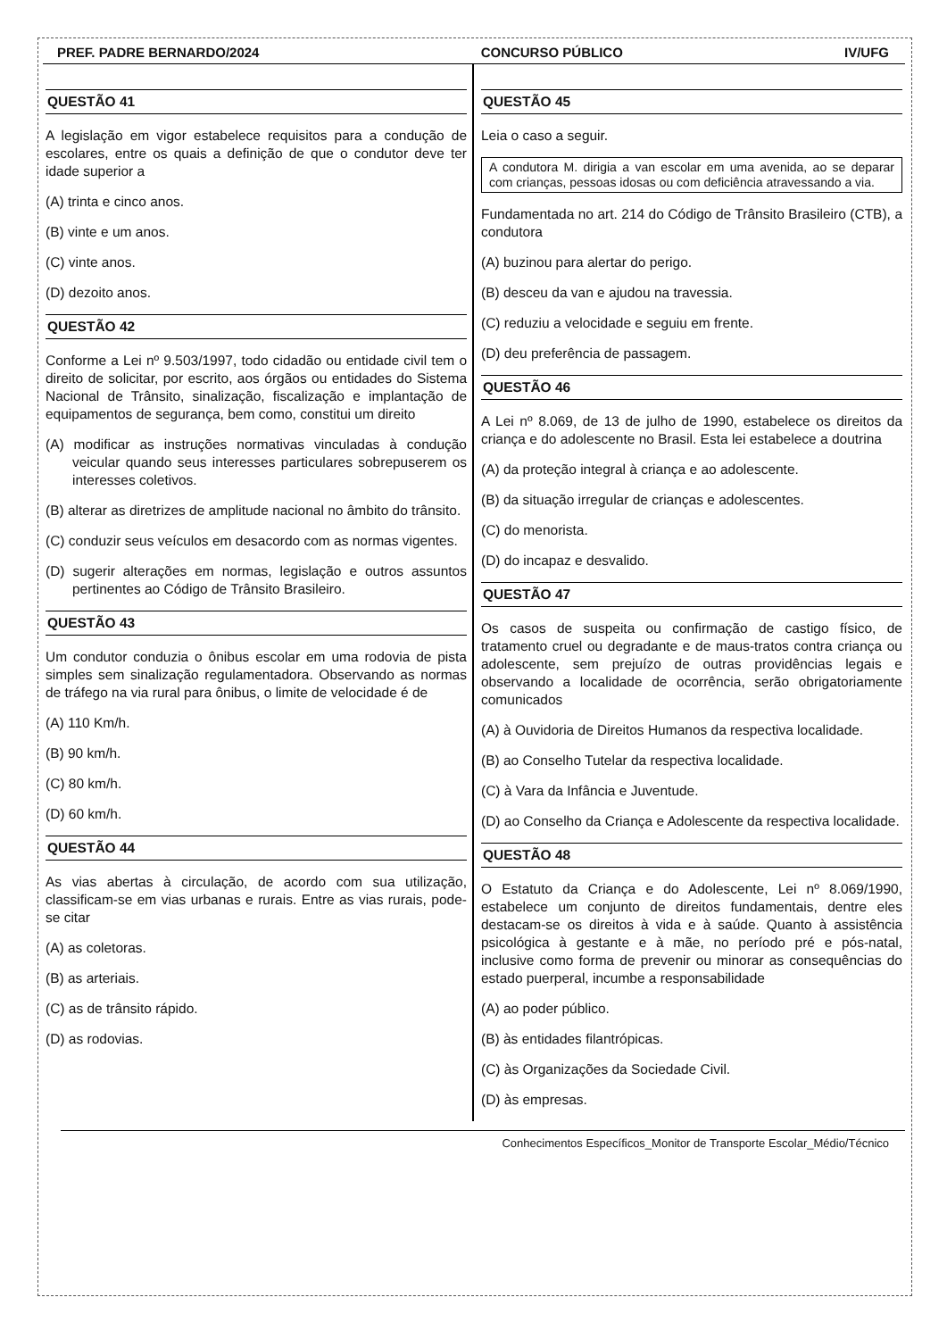PREF. PADRE BERNARDO/2024 CONCURSO PÚBLICO IV/UFG
QUESTÃO 41
A legislação em vigor estabelece requisitos para a condução de escolares, entre os quais a definição de que o condutor deve ter idade superior a
(A) trinta e cinco anos.
(B) vinte e um anos.
(C) vinte anos.
(D) dezoito anos.
QUESTÃO 42
Conforme a Lei nº 9.503/1997, todo cidadão ou entidade civil tem o direito de solicitar, por escrito, aos órgãos ou entidades do Sistema Nacional de Trânsito, sinalização, fiscalização e implantação de equipamentos de segurança, bem como, constitui um direito
(A) modificar as instruções normativas vinculadas à condução veicular quando seus interesses particulares sobrepuserem os interesses coletivos.
(B) alterar as diretrizes de amplitude nacional no âmbito do trânsito.
(C) conduzir seus veículos em desacordo com as normas vigentes.
(D) sugerir alterações em normas, legislação e outros assuntos pertinentes ao Código de Trânsito Brasileiro.
QUESTÃO 43
Um condutor conduzia o ônibus escolar em uma rodovia de pista simples sem sinalização regulamentadora. Observando as normas de tráfego na via rural para ônibus, o limite de velocidade é de
(A) 110 Km/h.
(B) 90 km/h.
(C) 80 km/h.
(D) 60 km/h.
QUESTÃO 44
As vias abertas à circulação, de acordo com sua utilização, classificam-se em vias urbanas e rurais. Entre as vias rurais, pode-se citar
(A) as coletoras.
(B) as arteriais.
(C) as de trânsito rápido.
(D) as rodovias.
QUESTÃO 45
Leia o caso a seguir.
A condutora M. dirigia a van escolar em uma avenida, ao se deparar com crianças, pessoas idosas ou com deficiência atravessando a via.
Fundamentada no art. 214 do Código de Trânsito Brasileiro (CTB), a condutora
(A) buzinou para alertar do perigo.
(B) desceu da van e ajudou na travessia.
(C) reduziu a velocidade e seguiu em frente.
(D) deu preferência de passagem.
QUESTÃO 46
A Lei nº 8.069, de 13 de julho de 1990, estabelece os direitos da criança e do adolescente no Brasil. Esta lei estabelece a doutrina
(A) da proteção integral à criança e ao adolescente.
(B) da situação irregular de crianças e adolescentes.
(C) do menorista.
(D) do incapaz e desvalido.
QUESTÃO 47
Os casos de suspeita ou confirmação de castigo físico, de tratamento cruel ou degradante e de maus-tratos contra criança ou adolescente, sem prejuízo de outras providências legais e observando a localidade de ocorrência, serão obrigatoriamente comunicados
(A) à Ouvidoria de Direitos Humanos da respectiva localidade.
(B) ao Conselho Tutelar da respectiva localidade.
(C) à Vara da Infância e Juventude.
(D) ao Conselho da Criança e Adolescente da respectiva localidade.
QUESTÃO 48
O Estatuto da Criança e do Adolescente, Lei nº 8.069/1990, estabelece um conjunto de direitos fundamentais, dentre eles destacam-se os direitos à vida e à saúde. Quanto à assistência psicológica à gestante e à mãe, no período pré e pós-natal, inclusive como forma de prevenir ou minorar as consequências do estado puerperal, incumbe a responsabilidade
(A) ao poder público.
(B) às entidades filantrópicas.
(C) às Organizações da Sociedade Civil.
(D) às empresas.
Conhecimentos Específicos_Monitor de Transporte Escolar_Médio/Técnico